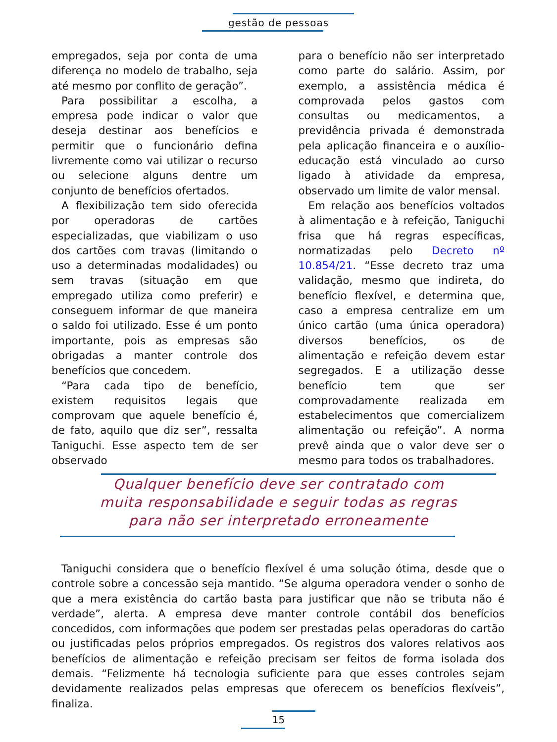gestão de pessoas
empregados, seja por conta de uma diferença no modelo de trabalho, seja até mesmo por conflito de geração”.
Para possibilitar a escolha, a empresa pode indicar o valor que deseja destinar aos benefícios e permitir que o funcionário defina livremente como vai utilizar o recurso ou selecione alguns dentre um conjunto de benefícios ofertados.
A flexibilização tem sido oferecida por operadoras de cartões especializadas, que viabilizam o uso dos cartões com travas (limitando o uso a determinadas modalidades) ou sem travas (situação em que empregado utiliza como preferir) e conseguem informar de que maneira o saldo foi utilizado. Esse é um ponto importante, pois as empresas são obrigadas a manter controle dos benefícios que concedem.
“Para cada tipo de benefício, existem requisitos legais que comprovam que aquele benefício é, de fato, aquilo que diz ser”, ressalta Taniguchi. Esse aspecto tem de ser observado
para o benefício não ser interpretado como parte do salário. Assim, por exemplo, a assistência médica é comprovada pelos gastos com consultas ou medicamentos, a previdência privada é demonstrada pela aplicação financeira e o auxílio-educação está vinculado ao curso ligado à atividade da empresa, observado um limite de valor mensal.
Em relação aos benefícios voltados à alimentação e à refeição, Taniguchi frisa que há regras específicas, normatizadas pelo Decreto nº 10.854/21. “Esse decreto traz uma validação, mesmo que indireta, do benefício flexível, e determina que, caso a empresa centralize em um único cartão (uma única operadora) diversos benefícios, os de alimentação e refeição devem estar segregados. E a utilização desse benefício tem que ser comprovadamente realizada em estabelecimentos que comercializem alimentação ou refeição”. A norma prevê ainda que o valor deve ser o mesmo para todos os trabalhadores.
Qualquer benefício deve ser contratado com muita responsabilidade e seguir todas as regras para não ser interpretado erroneamente
Taniguchi considera que o benefício flexível é uma solução ótima, desde que o controle sobre a concessão seja mantido. “Se alguma operadora vender o sonho de que a mera existência do cartão basta para justificar que não se tributa não é verdade”, alerta. A empresa deve manter controle contábil dos benefícios concedidos, com informações que podem ser prestadas pelas operadoras do cartão ou justificadas pelos próprios empregados. Os registros dos valores relativos aos benefícios de alimentação e refeição precisam ser feitos de forma isolada dos demais. “Felizmente há tecnologia suficiente para que esses controles sejam devidamente realizados pelas empresas que oferecem os benefícios flexíveis”, finaliza.
15